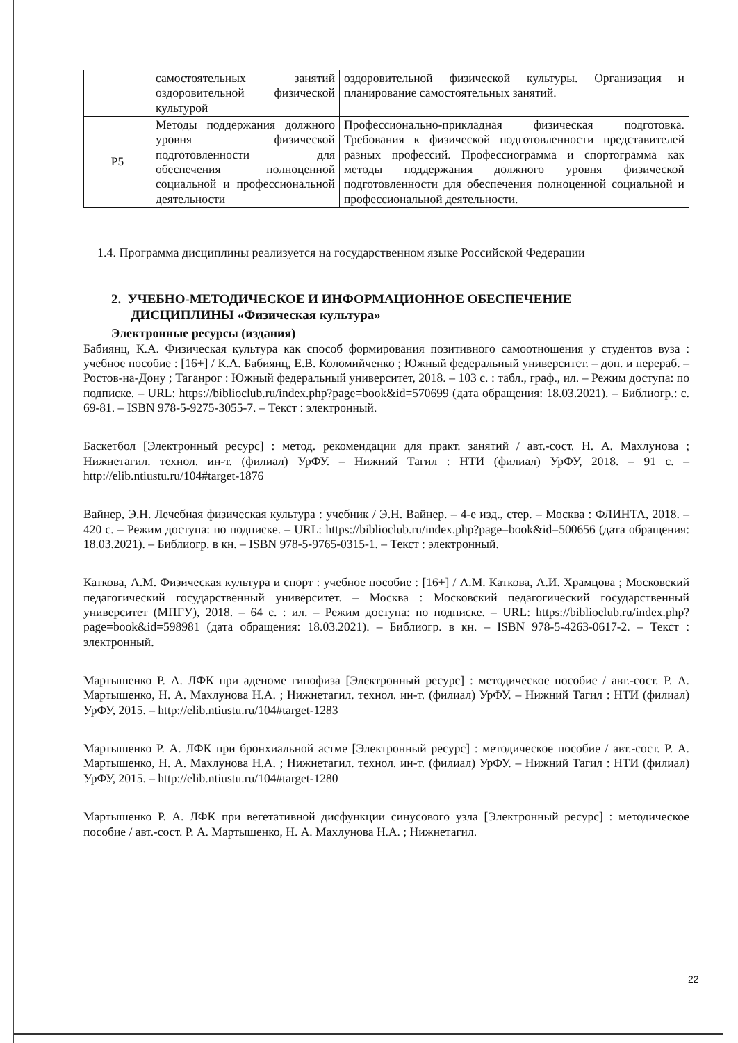| | самостоятельных занятий оздоровительной физической культурой | оздоровительной физической культуры. Организация и планирование самостоятельных занятий. |
| Р5 | Методы поддержания должного уровня физической подготовленности для обеспечения полноценной социальной и профессиональной деятельности | Профессионально-прикладная физическая подготовка. Требования к физической подготовленности представителей разных профессий. Профессиограмма и спортограмма как методы поддержания должного уровня физической подготовленности для обеспечения полноценной социальной и профессиональной деятельности. |
1.4. Программа дисциплины реализуется на государственном языке Российской Федерации
2. УЧЕБНО-МЕТОДИЧЕСКОЕ И ИНФОРМАЦИОННОЕ ОБЕСПЕЧЕНИЕ
ДИСЦИПЛИНЫ «Физическая культура»
Электронные ресурсы (издания)
Бабиянц, К.А. Физическая культура как способ формирования позитивного самоотношения у студентов вуза : учебное пособие : [16+] / К.А. Бабиянц, Е.В. Коломийченко ; Южный федеральный университет. – доп. и перераб. – Ростов-на-Дону ; Таганрог : Южный федеральный университет, 2018. – 103 с. : табл., граф., ил. – Режим доступа: по подписке. – URL: https://biblioclub.ru/index.php?page=book&id=570699 (дата обращения: 18.03.2021). – Библиогр.: с. 69-81. – ISBN 978-5-9275-3055-7. – Текст : электронный.
Баскетбол [Электронный ресурс] : метод. рекомендации для практ. занятий / авт.-сост. Н. А. Махлунова ; Нижнетагил. технол. ин-т. (филиал) УрФУ. – Нижний Тагил : НТИ (филиал) УрФУ, 2018. – 91 с. – http://elib.ntiustu.ru/104#target-1876
Вайнер, Э.Н. Лечебная физическая культура : учебник / Э.Н. Вайнер. – 4-е изд., стер. – Москва : ФЛИНТА, 2018. – 420 с. – Режим доступа: по подписке. – URL: https://biblioclub.ru/index.php?page=book&id=500656 (дата обращения: 18.03.2021). – Библиогр. в кн. – ISBN 978-5-9765-0315-1. – Текст : электронный.
Каткова, А.М. Физическая культура и спорт : учебное пособие : [16+] / А.М. Каткова, А.И. Храмцова ; Московский педагогический государственный университет. – Москва : Московский педагогический государственный университет (МПГУ), 2018. – 64 с. : ил. – Режим доступа: по подписке. – URL: https://biblioclub.ru/index.php?page=book&id=598981 (дата обращения: 18.03.2021). – Библиогр. в кн. – ISBN 978-5-4263-0617-2. – Текст : электронный.
Мартышенко Р. А. ЛФК при аденоме гипофиза [Электронный ресурс] : методическое пособие / авт.-сост. Р. А. Мартышенко, Н. А. Махлунова Н.А. ; Нижнетагил. технол. ин-т. (филиал) УрФУ. – Нижний Тагил : НТИ (филиал) УрФУ, 2015. – http://elib.ntiustu.ru/104#target-1283
Мартышенко Р. А. ЛФК при бронхиальной астме [Электронный ресурс] : методическое пособие / авт.-сост. Р. А. Мартышенко, Н. А. Махлунова Н.А. ; Нижнетагил. технол. ин-т. (филиал) УрФУ. – Нижний Тагил : НТИ (филиал) УрФУ, 2015. – http://elib.ntiustu.ru/104#target-1280
Мартышенко Р. А. ЛФК при вегетативной дисфункции синусового узла [Электронный ресурс] : методическое пособие / авт.-сост. Р. А. Мартышенко, Н. А. Махлунова Н.А. ; Нижнетагил.
22